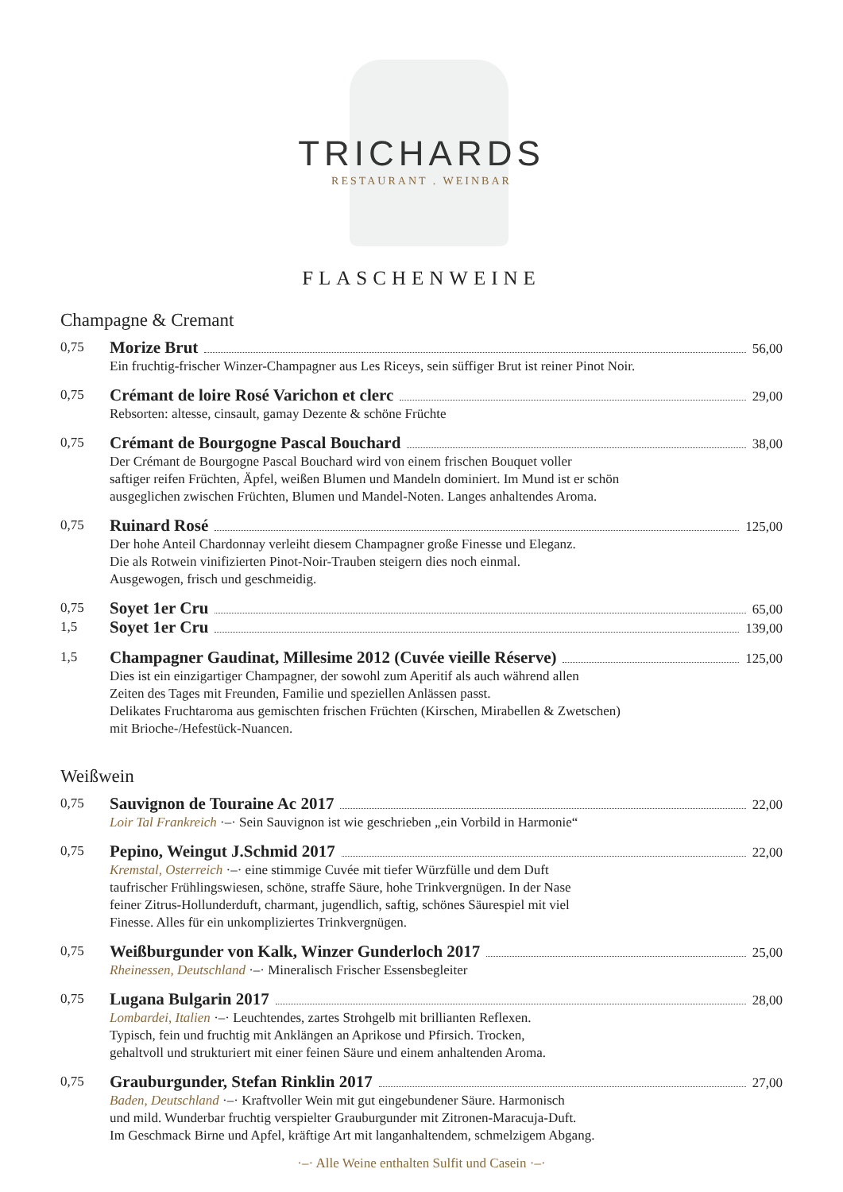TRICHARDS
RESTAURANT . WEINBAR
FLASCHENWEINE
Champagne & Cremant
0,75
Morize Brut 56,00
Ein fruchtig-frischer Winzer-Champagner aus Les Riceys, sein süffiger Brut ist reiner Pinot Noir.
0,75
Crémant de loire Rosé Varichon et clerc 29,00
Rebsorten: altesse, cinsault, gamay Dezente & schöne Früchte
0,75
Crémant de Bourgogne Pascal Bouchard 38,00
Der Crémant de Bourgogne Pascal Bouchard wird von einem frischen Bouquet voller
saftiger reifen Früchten, Äpfel, weißen Blumen und Mandeln dominiert. Im Mund ist er schön
ausgeglichen zwischen Früchten, Blumen und Mandel-Noten. Langes anhaltendes Aroma.
0,75
Ruinard Rosé 125,00
Der hohe Anteil Chardonnay verleiht diesem Champagner große Finesse und Eleganz.
Die als Rotwein vinifizierten Pinot-Noir-Trauben steigern dies noch einmal.
Ausgewogen, frisch und geschmeidig.
0,75
Soyet 1er Cru 65,00
1,5
Soyet 1er Cru 139,00
1,5
Champagner Gaudinat, Millesime 2012 (Cuvée vieille Réserve) 125,00
Dies ist ein einzigartiger Champagner, der sowohl zum Aperitif als auch während allen
Zeiten des Tages mit Freunden, Familie und speziellen Anlässen passt.
Delikates Fruchtaroma aus gemischten frischen Früchten (Kirschen, Mirabellen & Zwetschen)
mit Brioche-/Hefestück-Nuancen.
Weißwein
0,75
Sauvignon de Touraine Ac 2017 22,00
Loir Tal Frankreich ·–· Sein Sauvignon ist wie geschrieben „ein Vorbild in Harmonie“
0,75
Pepino, Weingut J.Schmid 2017 22,00
Kremstal, Osterreich ·–· eine stimmige Cuvée mit tiefer Würzfülle und dem Duft
taufrischer Frühlingswiesen, schöne, straffe Säure, hohe Trinkvergnügen. In der Nase
feiner Zitrus-Hollunderduft, charmant, jugendlich, saftig, schönes Säurespiel mit viel
Finesse. Alles für ein unkompliziertes Trinkvergnügen.
0,75
Weißburgunder von Kalk, Winzer Gunderloch 2017 25,00
Rheinessen, Deutschland ·–· Mineralisch Frischer Essensbegleiter
0,75
Lugana Bulgarin 2017 28,00
Lombardei, Italien ·–· Leuchtendes, zartes Strohgelb mit brillianten Reflexen.
Typisch, fein und fruchtig mit Anklängen an Aprikose und Pfirsich. Trocken,
gehaltvoll und strukturiert mit einer feinen Säure und einem anhaltenden Aroma.
0,75
Grauburgunder, Stefan Rinklin 2017 27,00
Baden, Deutschland ·–· Kraftvoller Wein mit gut eingebundener Säure. Harmonisch
und mild. Wunderbar fruchtig verspielter Grauburgunder mit Zitronen-Maracuja-Duft.
Im Geschmack Birne und Apfel, kräftige Art mit langanhaltendem, schmelzigem Abgang.
·–· Alle Weine enthalten Sulfit und Casein ·–·